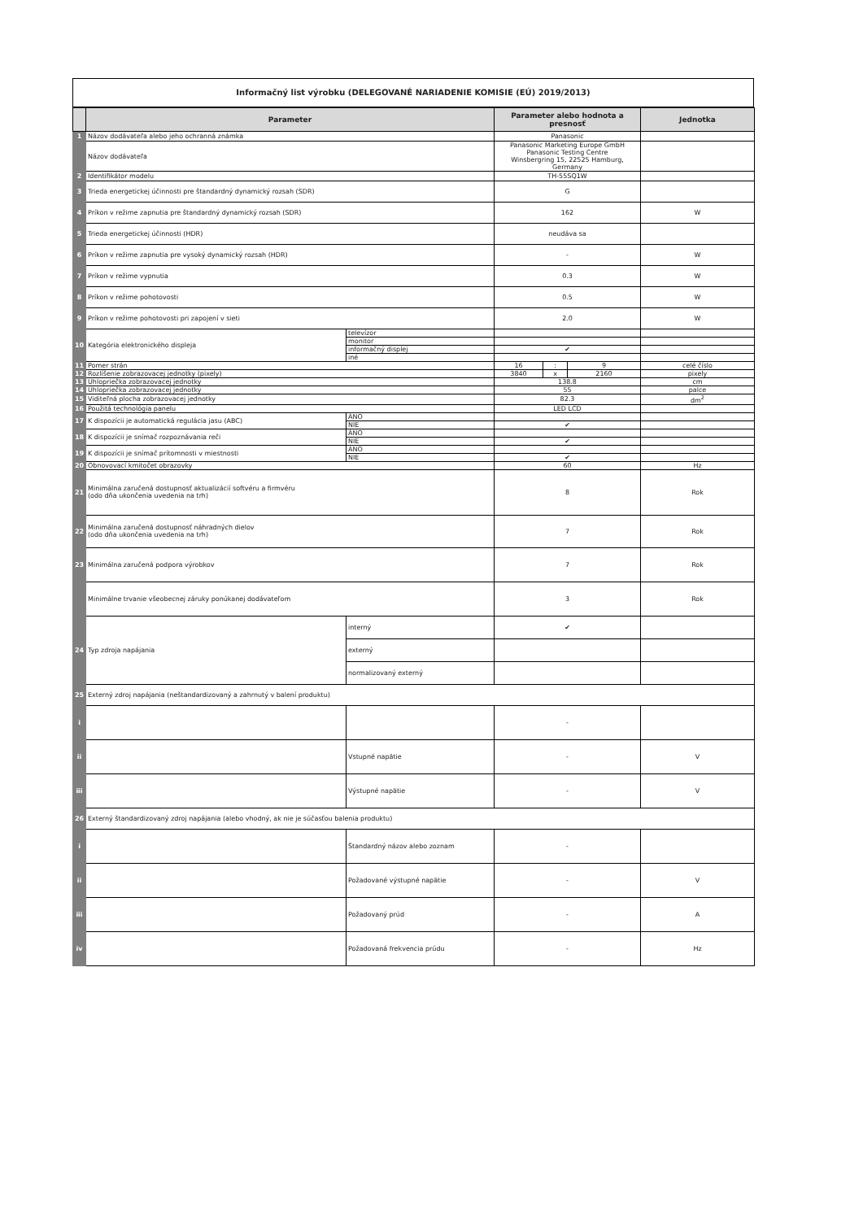Informačný list výrobku (DELEGOVANÉ NARIADENIE KOMISIE (EÚ) 2019/2013)
| | Parameter | | Parameter alebo hodnota a presnosť | | | Jednotka |
| --- | --- | --- | --- | --- | --- | --- |
| 1 | Názov dodávateľa alebo jeho ochranná známka | | Panasonic | | | |
| | Názov dodávateľa | | Panasonic Marketing Europe GmbH Panasonic Testing Centre Winsbergring 15, 22525 Hamburg, Germany | | | |
| 2 | Identifikátor modelu | | TH-55SQ1W | | | |
| 3 | Trieda energetickej účinnosti pre štandardný dynamický rozsah (SDR) | | G | | | |
| 4 | Príkon v režime zapnutia pre štandardný dynamický rozsah (SDR) | | 162 | | | W |
| 5 | Trieda energetickej účinnosti (HDR) | | neudáva sa | | | |
| 6 | Príkon v režime zapnutia pre vysoký dynamický rozsah (HDR) | | - | | | W |
| 7 | Príkon v režime vypnutia | | 0.3 | | | W |
| 8 | Príkon v režime pohotovosti | | 0.5 | | | W |
| 9 | Príkon v režime pohotovosti pri zapojení v sieti | | 2.0 | | | W |
| 10 | Kategória elektronického displeja | televízor | | | | |
| | | monitor | | | | |
| | | informačný displej | ✔ | | | |
| | | iné | | | | |
| 11 | Pomer strán | | 16 | : | 9 | celé číslo |
| 12 | Rozlíšenie zobrazovacej jednotky (pixely) | | 3840 | x | 2160 | pixely |
| 13 | Uhlopriečka zobrazovacej jednotky | | 138.8 | | | cm |
| 14 | Uhlopriečka zobrazovacej jednotky | | 55 | | | palce |
| 15 | Viditeľná plocha zobrazovacej jednotky | | 82.3 | | | dm<sup>2</sup> |
| 16 | Použitá technológia panelu | | LED LCD | | | |
| 17 | K dispozícii je automatická regulácia jasu (ABC) | ÁNO | | | | |
| | | NIE | ✔ | | | |
| 18 | K dispozícii je snímač rozpoznávania reči | ÁNO | | | | |
| | | NIE | ✔ | | | |
| 19 | K dispozícii je snímač prítomnosti v miestnosti | ÁNO | | | | |
| | | NIE | ✔ | | | |
| 20 | Obnovovací kmitočet obrazovky | | 60 | | | Hz |
| 21 | Minimálna zaručená dostupnosť aktualizácií softvéru a firmvéru (odo dňa ukončenia uvedenia na trh) | | 8 | | | Rok |
| 22 | Minimálna zaručená dostupnosť náhradných dielov (odo dňa ukončenia uvedenia na trh) | | 7 | | | Rok |
| 23 | Minimálna zaručená podpora výrobkov | | 7 | | | Rok |
| | Minimálne trvanie všeobecnej záruky ponúkanej dodávateľom | | 3 | | | Rok |
| 24 | Typ zdroja napájania | interný | ✔ | | | |
| | | externý | | | | |
| | | normalizovaný externý | | | | |
| 25 | Externý zdroj napájania (neštandardizovaný a zahrnutý v balení produktu) | | | | | |
| i | | | - | | | |
| ii | | Vstupné napätie | - | | | V |
| iii | | Výstupné napätie | - | | | V |
| 26 | Externý štandardizovaný zdroj napájania (alebo vhodný, ak nie je súčasťou balenia produktu) | | | | | |
| i | | Štandardný názov alebo zoznam | - | | | |
| ii | | Požadované výstupné napätie | - | | | V |
| iii | | Požadovaný prúd | - | | | A |
| iv | | Požadovaná frekvencia prúdu | - | | | Hz |